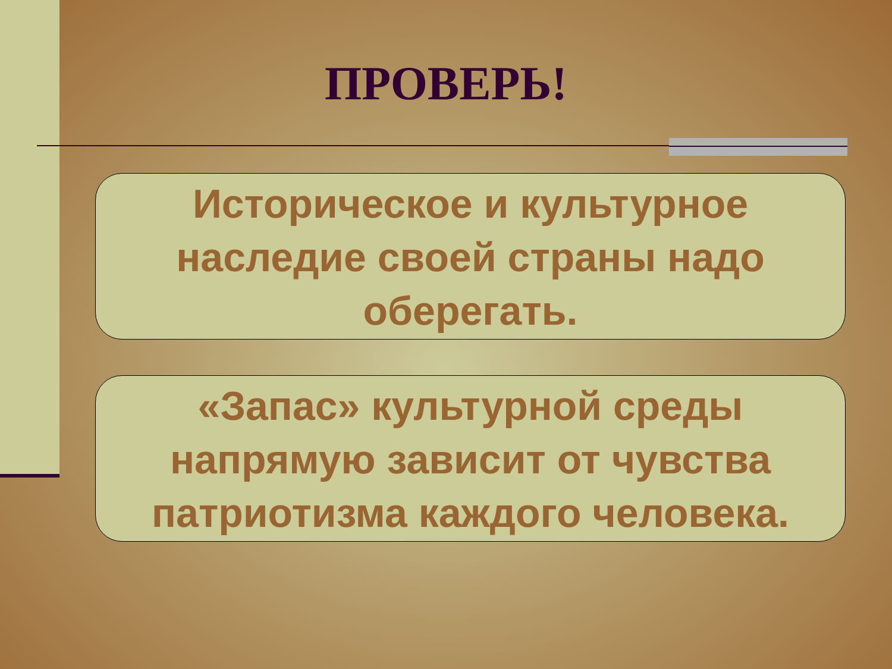ПРОВЕРЬ!
Историческое и культурное наследие своей страны надо оберегать.
«Запас» культурной среды напрямую зависит от чувства патриотизма каждого человека.